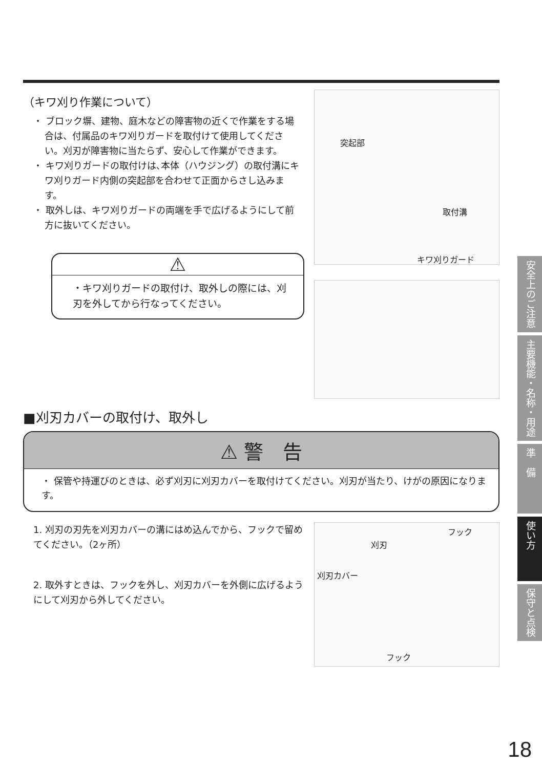（キワ刈り作業について）
・ ブロック塀、建物、庭木などの障害物の近くで作業をする場合は、付属品のキワ刈りガードを取付けて使用してください。刈刃が障害物に当たらず、安心して作業ができます。
・ キワ刈りガードの取付けは､本体（ハウジング）の取付溝にキワ刈りガード内側の突起部を合わせて正面からさし込みます。
・ 取外しは、キワ刈りガードの両端を手で広げるようにして前方に抜いてください。
⚠
・キワ刈りガードの取付け、取外しの際には、刈刃を外してから行なってください。
突起部
取付溝
キワ刈りガード
■刈刃カバーの取付け、取外し
⚠ 警　告
・ 保管や持運びのときは、必ず刈刃に刈刃カバーを取付けてください。刈刃が当たり、けがの原因になります。
1. 刈刃の刃先を刈刃カバーの溝にはめ込んでから、フックで留めてください。（2ヶ所）
2. 取外すときは、フックを外し、刈刃カバーを外側に広げるようにして刈刃から外してください。
フック
刈刃
刈刃カバー
フック
安全上のご注意
主要機能・名称・用途
準　備
使い方
保守と点検
18